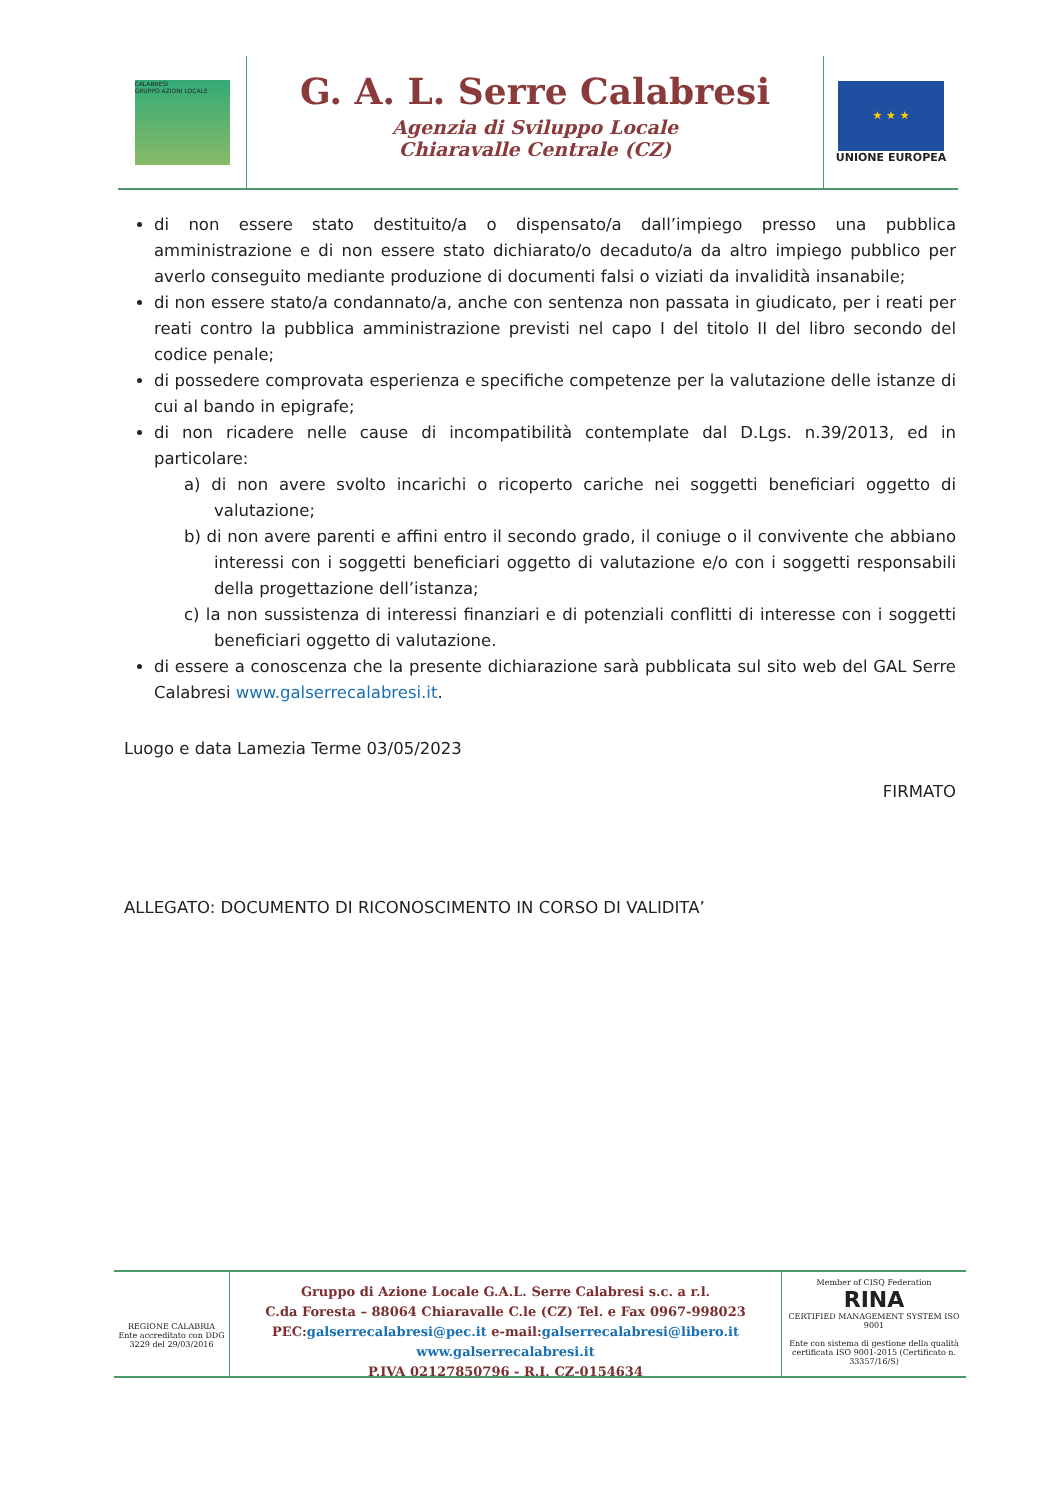CALABRESI
GRUPPO AZIONI LOCALE
G. A. L. Serre Calabresi
Agenzia di Sviluppo Locale
Chiaravalle Centrale (CZ)
★ ★ ★
UNIONE EUROPEA
di non essere stato destituito/a o dispensato/a dall’impiego presso una pubblica amministrazione e di non essere stato dichiarato/o decaduto/a da altro impiego pubblico per averlo conseguito mediante produzione di documenti falsi o viziati da invalidità insanabile;
di non essere stato/a condannato/a, anche con sentenza non passata in giudicato, per i reati per reati contro la pubblica amministrazione previsti nel capo I del titolo II del libro secondo del codice penale;
di possedere comprovata esperienza e specifiche competenze per la valutazione delle istanze di cui al bando in epigrafe;
di non ricadere nelle cause di incompatibilità contemplate dal D.Lgs. n.39/2013, ed in particolare:
a) di non avere svolto incarichi o ricoperto cariche nei soggetti beneficiari oggetto di valutazione;
b) di non avere parenti e affini entro il secondo grado, il coniuge o il convivente che abbiano interessi con i soggetti beneficiari oggetto di valutazione e/o con i soggetti responsabili della progettazione dell’istanza;
c) la non sussistenza di interessi finanziari e di potenziali conflitti di interesse con i soggetti beneficiari oggetto di valutazione.
di essere a conoscenza che la presente dichiarazione sarà pubblicata sul sito web del GAL Serre Calabresi www.galserrecalabresi.it.
Luogo e data Lamezia Terme 03/05/2023
FIRMATO
ALLEGATO: DOCUMENTO DI RICONOSCIMENTO IN CORSO DI VALIDITA’
REGIONE CALABRIA
Ente accreditato con DDG 3229 del 29/03/2016
Gruppo di Azione Locale G.A.L. Serre Calabresi s.c. a r.l.
C.da Foresta – 88064 Chiaravalle C.le (CZ) Tel. e Fax 0967-998023
PEC:galserrecalabresi@pec.it e-mail:galserrecalabresi@libero.it
www.galserrecalabresi.it
P.IVA 02127850796 - R.I. CZ-0154634
Member of CISQ Federation
RINA
CERTIFIED MANAGEMENT SYSTEM ISO 9001
Ente con sistema di gestione della qualità certificata ISO 9001-2015 (Certificato n. 33357/16/S)